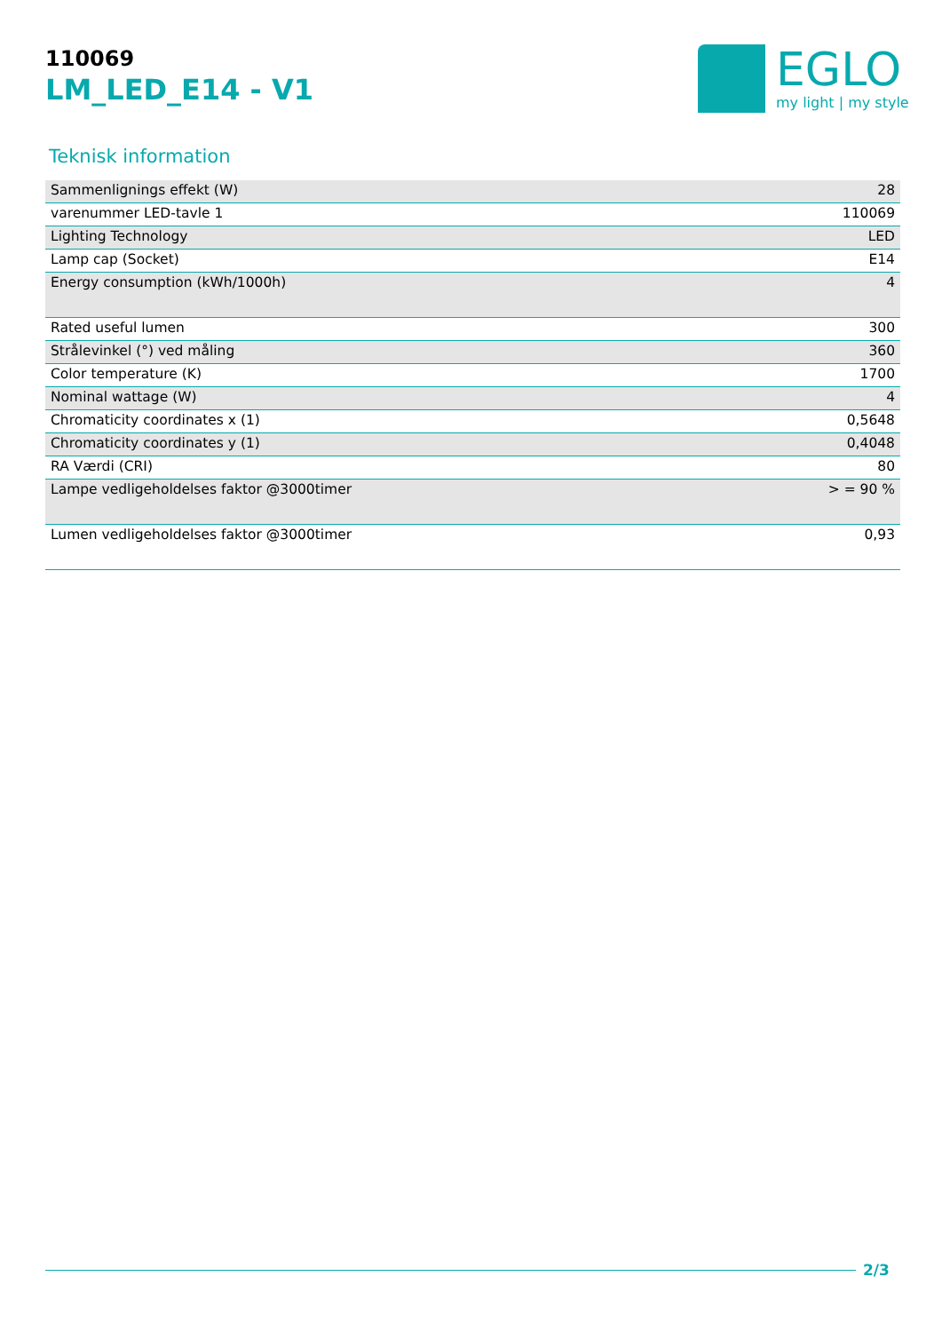110069
LM_LED_E14 - V1
EGLO
my light | my style
Teknisk information
| Sammenlignings effekt (W) | 28 |
| varenummer LED-tavle 1 | 110069 |
| Lighting Technology | LED |
| Lamp cap (Socket) | E14 |
| Energy consumption (kWh/1000h) | 4 |
| Rated useful lumen | 300 |
| Strålevinkel (°) ved måling | 360 |
| Color temperature (K) | 1700 |
| Nominal wattage (W) | 4 |
| Chromaticity coordinates x (1) | 0,5648 |
| Chromaticity coordinates y (1) | 0,4048 |
| RA Værdi (CRI) | 80 |
| Lampe vedligeholdelses faktor @3000timer | > = 90 % |
| Lumen vedligeholdelses faktor @3000timer | 0,93 |
2/3